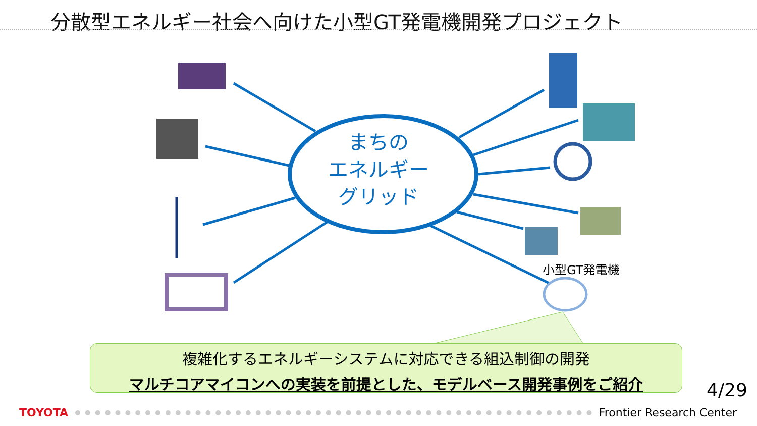分散型エネルギー社会へ向けた小型GT発電機開発プロジェクト
まちの
エネルギー
グリッド
小型GT発電機
複雑化するエネルギーシステムに対応できる組込制御の開発
マルチコアマイコンへの実装を前提とした、モデルベース開発事例をご紹介
4/29
TOYOTA Frontier Research Center